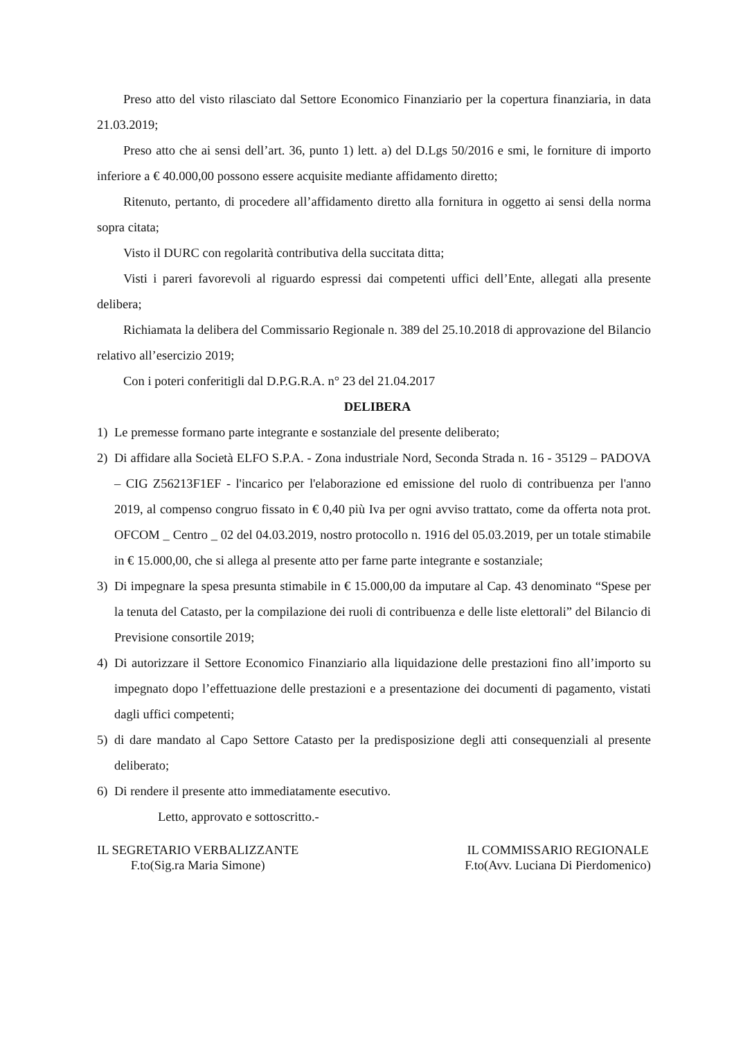Preso atto del visto rilasciato dal Settore Economico Finanziario per la copertura finanziaria, in data 21.03.2019;
Preso atto che ai sensi dell’art. 36, punto 1) lett. a) del D.Lgs 50/2016 e smi, le forniture di importo inferiore a € 40.000,00 possono essere acquisite mediante affidamento diretto;
Ritenuto, pertanto, di procedere all’affidamento diretto alla fornitura in oggetto ai sensi della norma sopra citata;
Visto il DURC con regolarità contributiva della succitata ditta;
Visti i pareri favorevoli al riguardo espressi dai competenti uffici dell’Ente, allegati alla presente delibera;
Richiamata la delibera del Commissario Regionale n. 389 del 25.10.2018 di approvazione del Bilancio relativo all’esercizio 2019;
Con i poteri conferitigli dal D.P.G.R.A. n° 23 del 21.04.2017
DELIBERA
1) Le premesse formano parte integrante e sostanziale del presente deliberato;
2) Di affidare alla Società ELFO S.P.A. - Zona industriale Nord, Seconda Strada n. 16 - 35129 – PADOVA – CIG Z56213F1EF - l'incarico per l'elaborazione ed emissione del ruolo di contribuenza per l'anno 2019, al compenso congruo fissato in € 0,40 più Iva per ogni avviso trattato, come da offerta nota prot. OFCOM _ Centro _ 02 del 04.03.2019, nostro protocollo n. 1916 del 05.03.2019, per un totale stimabile in € 15.000,00, che si allega al presente atto per farne parte integrante e sostanziale;
3) Di impegnare la spesa presunta stimabile in € 15.000,00 da imputare al Cap. 43 denominato “Spese per la tenuta del Catasto, per la compilazione dei ruoli di contribuenza e delle liste elettorali” del Bilancio di Previsione consortile 2019;
4) Di autorizzare il Settore Economico Finanziario alla liquidazione delle prestazioni fino all’importo su impegnato dopo l’effettuazione delle prestazioni e a presentazione dei documenti di pagamento, vistati dagli uffici competenti;
5) di dare mandato al Capo Settore Catasto per la predisposizione degli atti consequenziali al presente deliberato;
6) Di rendere il presente atto immediatamente esecutivo.
Letto, approvato e sottoscritto.-
IL SEGRETARIO VERBALIZZANTE
F.to(Sig.ra Maria Simone)
IL COMMISSARIO REGIONALE
F.to(Avv. Luciana Di Pierdomenico)